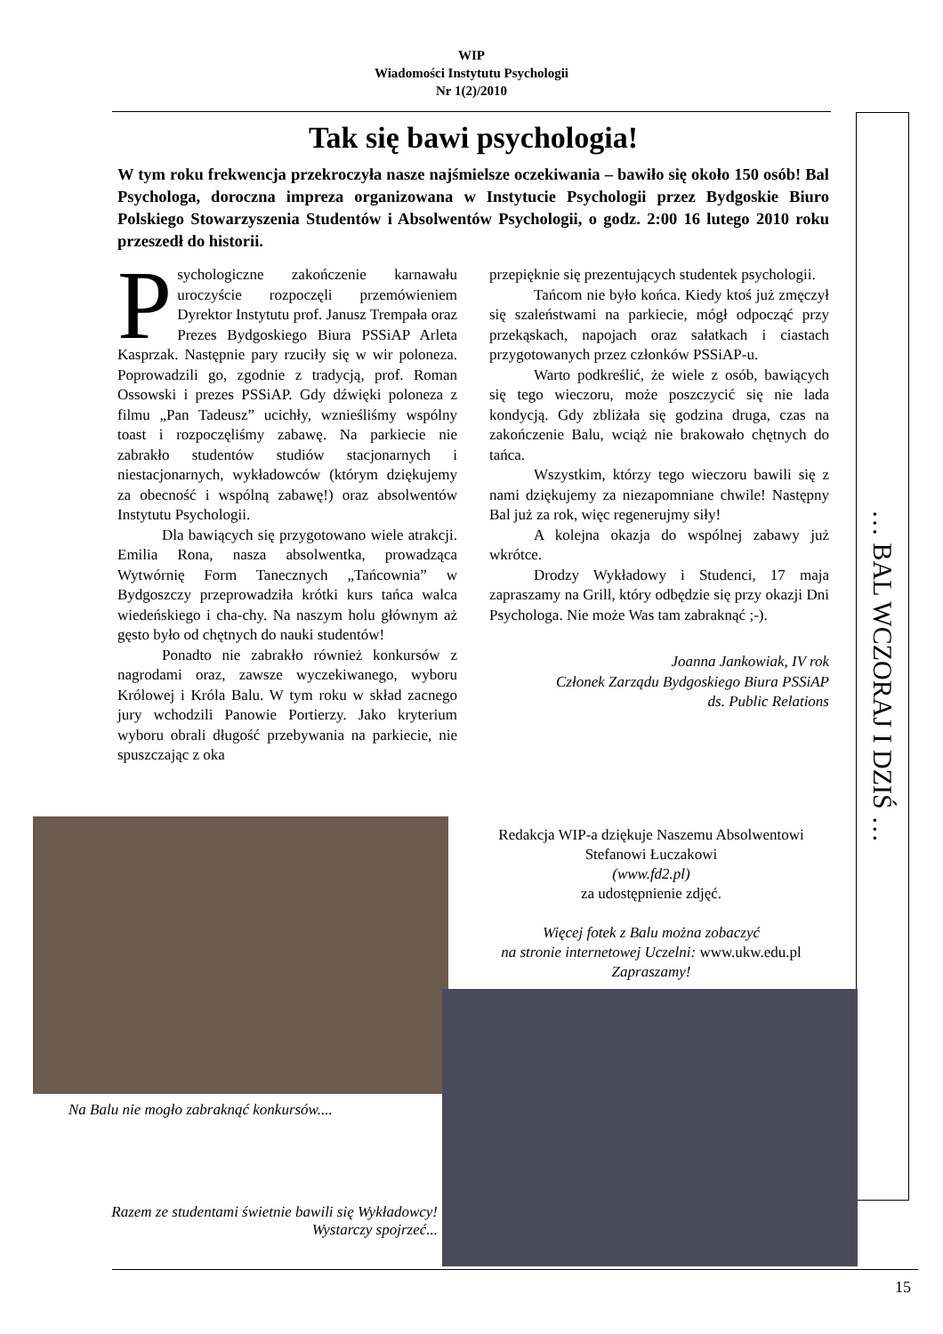WIP
Wiadomości Instytutu Psychologii
Nr 1(2)/2010
… BAL WCZORAJ I DZIŚ …
Tak się bawi psychologia!
W tym roku frekwencja przekroczyła nasze najśmielsze oczekiwania – bawiło się około 150 osób! Bal Psychologa, doroczna impreza organizowana w Instytucie Psychologii przez Bydgoskie Biuro Polskiego Stowarzyszenia Studentów i Absolwentów Psychologii, o godz. 2:00 16 lutego 2010 roku przeszedł do historii.
Psychologiczne zakończenie karnawału uroczyście rozpoczęli przemówieniem Dyrektor Instytutu prof. Janusz Trempała oraz Prezes Bydgoskiego Biura PSSiAP Arleta Kasprzak. Następnie pary rzuciły się w wir poloneza. Poprowadzili go, zgodnie z tradycją, prof. Roman Ossowski i prezes PSSiAP. Gdy dźwięki poloneza z filmu „Pan Tadeusz” ucichły, wznieśliśmy wspólny toast i rozpoczęliśmy zabawę. Na parkiecie nie zabrakło studentów studiów stacjonarnych i niestacjonarnych, wykładowców (którym dziękujemy za obecność i wspólną zabawę!) oraz absolwentów Instytutu Psychologii.
Dla bawiących się przygotowano wiele atrakcji. Emilia Rona, nasza absolwentka, prowadząca Wytwórnię Form Tanecznych „Tańcownia” w Bydgoszczy przeprowadziła krótki kurs tańca walca wiedeńskiego i cha-chy. Na naszym holu głównym aż gęsto było od chętnych do nauki studentów!
Ponadto nie zabrakło również konkursów z nagrodami oraz, zawsze wyczekiwanego, wyboru Królowej i Króla Balu. W tym roku w skład zacnego jury wchodzili Panowie Portierzy. Jako kryterium wyboru obrali długość przebywania na parkiecie, nie spuszczając z oka
przepięknie się prezentujących studentek psychologii.
Tańcom nie było końca. Kiedy ktoś już zmęczył się szaleństwami na parkiecie, mógł odpocząć przy przekąskach, napojach oraz sałatkach i ciastach przygotowanych przez członków PSSiAP-u.
Warto podkreślić, że wiele z osób, bawiących się tego wieczoru, może poszczycić się nie lada kondycją. Gdy zbliżała się godzina druga, czas na zakończenie Balu, wciąż nie brakowało chętnych do tańca.
Wszystkim, którzy tego wieczoru bawili się z nami dziękujemy za niezapomniane chwile! Następny Bal już za rok, więc regenerujmy siły!
A kolejna okazja do wspólnej zabawy już wkrótce.
Drodzy Wykładowy i Studenci, 17 maja zapraszamy na Grill, który odbędzie się przy okazji Dni Psychologa. Nie może Was tam zabraknąć ;-).
Joanna Jankowiak, IV rok
Członek Zarządu Bydgoskiego Biura PSSiAP
ds. Public Relations
Na Balu nie mogło zabraknąć konkursów....
Razem ze studentami świetnie bawili się Wykładowcy!
Wystarczy spojrzeć...
Redakcja WIP-a dziękuje Naszemu Absolwentowi
Stefanowi Łuczakowi
(www.fd2.pl)
za udostępnienie zdjęć.
Więcej fotek z Balu można zobaczyć
na stronie internetowej Uczelni: www.ukw.edu.pl
Zapraszamy!
15